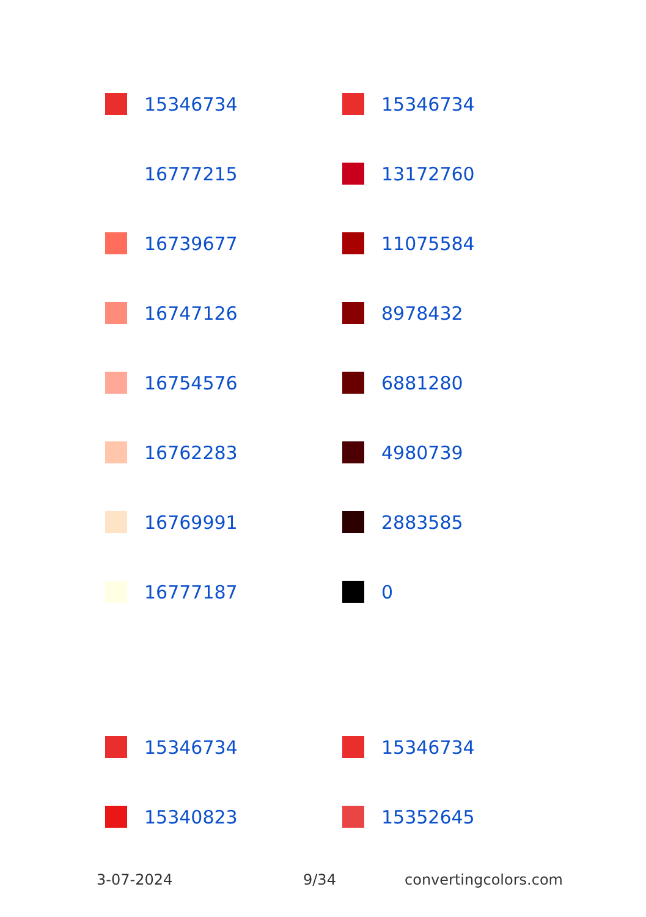15346734 15346734
16777215 13172760
16739677 11075584
16747126 8978432
16754576 6881280
16762283 4980739
16769991 2883585
16777187 0
15346734 15346734
15340823 15352645
3-07-2024 9/34 convertingcolors.com